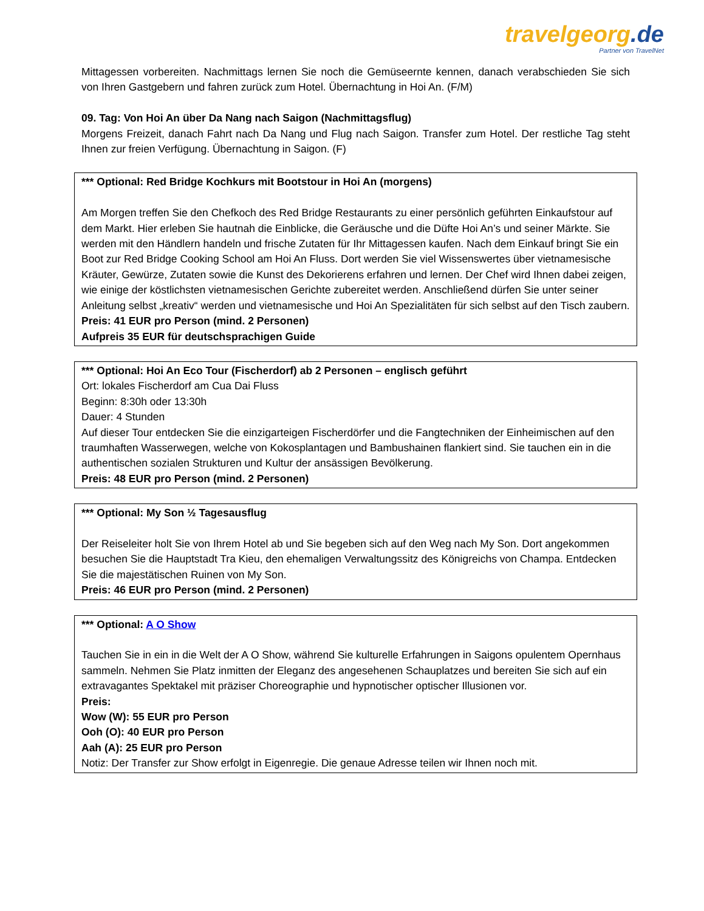travelgeorg.de
Partner von TravelNet
Mittagessen vorbereiten. Nachmittags lernen Sie noch die Gemüseernte kennen, danach verabschieden Sie sich von Ihren Gastgebern und fahren zurück zum Hotel. Übernachtung in Hoi An. (F/M)
09. Tag: Von Hoi An über Da Nang nach Saigon (Nachmittagsflug)
Morgens Freizeit, danach Fahrt nach Da Nang und Flug nach Saigon. Transfer zum Hotel. Der restliche Tag steht Ihnen zur freien Verfügung. Übernachtung in Saigon. (F)
*** Optional: Red Bridge Kochkurs mit Bootstour in Hoi An (morgens)
Am Morgen treffen Sie den Chefkoch des Red Bridge Restaurants zu einer persönlich geführten Einkaufstour auf dem Markt. Hier erleben Sie hautnah die Einblicke, die Geräusche und die Düfte Hoi An’s und seiner Märkte. Sie werden mit den Händlern handeln und frische Zutaten für Ihr Mittagessen kaufen. Nach dem Einkauf bringt Sie ein Boot zur Red Bridge Cooking School am Hoi An Fluss. Dort werden Sie viel Wissenswertes über vietnamesische Kräuter, Gewürze, Zutaten sowie die Kunst des Dekorierens erfahren und lernen. Der Chef wird Ihnen dabei zeigen, wie einige der köstlichsten vietnamesischen Gerichte zubereitet werden. Anschließend dürfen Sie unter seiner Anleitung selbst „kreativ“ werden und vietnamesische und Hoi An Spezialitäten für sich selbst auf den Tisch zaubern.
Preis: 41 EUR pro Person (mind. 2 Personen)
Aufpreis 35 EUR für deutschsprachigen Guide
*** Optional: Hoi An Eco Tour (Fischerdorf) ab 2 Personen – englisch geführt
Ort: lokales Fischerdorf am Cua Dai Fluss
Beginn: 8:30h oder 13:30h
Dauer: 4 Stunden
Auf dieser Tour entdecken Sie die einzigarteigen Fischerdörfer und die Fangtechniken der Einheimischen auf den traumhaften Wasserwegen, welche von Kokosplantagen und Bambushainen flankiert sind. Sie tauchen ein in die authentischen sozialen Strukturen und Kultur der ansässigen Bevölkerung.
Preis: 48 EUR pro Person (mind. 2 Personen)
*** Optional: My Son ½ Tagesausflug
Der Reiseleiter holt Sie von Ihrem Hotel ab und Sie begeben sich auf den Weg nach My Son. Dort angekommen besuchen Sie die Hauptstadt Tra Kieu, den ehemaligen Verwaltungssitz des Königreichs von Champa. Entdecken Sie die majestätischen Ruinen von My Son.
Preis: 46 EUR pro Person (mind. 2 Personen)
*** Optional: A O Show
Tauchen Sie in ein in die Welt der A O Show, während Sie kulturelle Erfahrungen in Saigons opulentem Opernhaus sammeln. Nehmen Sie Platz inmitten der Eleganz des angesehenen Schauplatzes und bereiten Sie sich auf ein extravagantes Spektakel mit präziser Choreographie und hypnotischer optischer Illusionen vor.
Preis:
Wow (W): 55 EUR pro Person
Ooh (O): 40 EUR pro Person
Aah (A): 25 EUR pro Person
Notiz: Der Transfer zur Show erfolgt in Eigenregie. Die genaue Adresse teilen wir Ihnen noch mit.